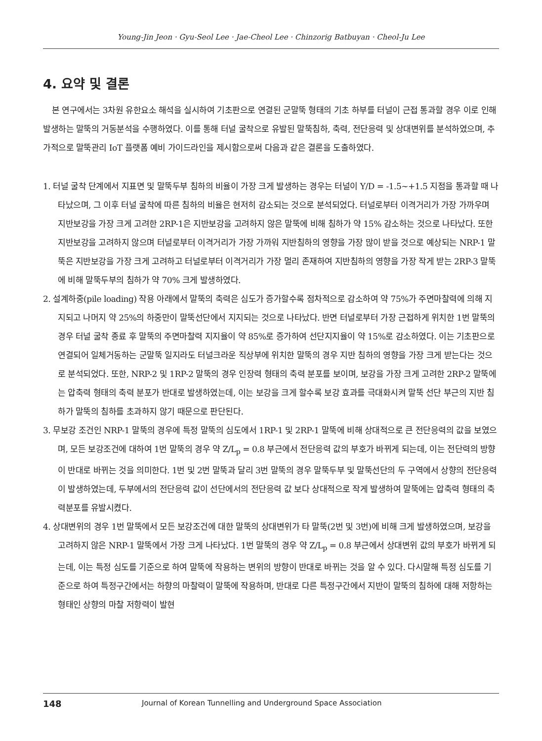Young-Jin Jeon · Gyu-Seol Lee · Jae-Cheol Lee · Chinzorig Batbuyan · Cheol-Ju Lee
4. 요약 및 결론
본 연구에서는 3차원 유한요소 해석을 실시하여 기초판으로 연결된 군말뚝 형태의 기초 하부를 터널이 근접 통과할 경우 이로 인해 발생하는 말뚝의 거동분석을 수행하였다. 이를 통해 터널 굴착으로 유발된 말뚝침하, 축력, 전단응력 및 상대변위를 분석하였으며, 추가적으로 말뚝관리 IoT 플랫폼 예비 가이드라인을 제시함으로써 다음과 같은 결론을 도출하였다.
1. 터널 굴착 단계에서 지표면 및 말뚝두부 침하의 비율이 가장 크게 발생하는 경우는 터널이 Y/D = -1.5~+1.5 지점을 통과할 때 나타났으며, 그 이후 터널 굴착에 따른 침하의 비율은 현저히 감소되는 것으로 분석되었다. 터널로부터 이격거리가 가장 가까우며 지반보강을 가장 크게 고려한 2RP-1은 지반보강을 고려하지 않은 말뚝에 비해 침하가 약 15% 감소하는 것으로 나타났다. 또한 지반보강을 고려하지 않으며 터널로부터 이격거리가 가장 가까워 지반침하의 영향을 가장 많이 받을 것으로 예상되는 NRP-1 말뚝은 지반보강을 가장 크게 고려하고 터널로부터 이격거리가 가장 멀리 존재하여 지반침하의 영향을 가장 작게 받는 2RP-3 말뚝에 비해 말뚝두부의 침하가 약 70% 크게 발생하였다.
2. 설계하중(pile loading) 작용 아래에서 말뚝의 축력은 심도가 증가할수록 점차적으로 감소하여 약 75%가 주면마찰력에 의해 지지되고 나머지 약 25%의 하중만이 말뚝선단에서 지지되는 것으로 나타났다. 반면 터널로부터 가장 근접하게 위치한 1번 말뚝의 경우 터널 굴착 종료 후 말뚝의 주면마찰력 지지율이 약 85%로 증가하여 선단지지율이 약 15%로 감소하였다. 이는 기초판으로 연결되어 일체거동하는 군말뚝 일지라도 터널크라운 직상부에 위치한 말뚝의 경우 지반 침하의 영향을 가장 크게 받는다는 것으로 분석되었다. 또한, NRP-2 및 1RP-2 말뚝의 경우 인장력 형태의 축력 분포를 보이며, 보강을 가장 크게 고려한 2RP-2 말뚝에는 압축력 형태의 축력 분포가 반대로 발생하였는데, 이는 보강을 크게 할수록 보강 효과를 극대화시켜 말뚝 선단 부근의 지반 침하가 말뚝의 침하를 초과하지 않기 때문으로 판단된다.
3. 무보강 조건인 NRP-1 말뚝의 경우에 특정 말뚝의 심도에서 1RP-1 및 2RP-1 말뚝에 비해 상대적으로 큰 전단응력의 값을 보였으며, 모든 보강조건에 대하여 1번 말뚝의 경우 약 Z/L<sub>p</sub> = 0.8 부근에서 전단응력 값의 부호가 바뀌게 되는데, 이는 전단력의 방향이 반대로 바뀌는 것을 의미한다. 1번 및 2번 말뚝과 달리 3번 말뚝의 경우 말뚝두부 및 말뚝선단의 두 구역에서 상향의 전단응력이 발생하였는데, 두부에서의 전단응력 값이 선단에서의 전단응력 값 보다 상대적으로 작게 발생하여 말뚝에는 압축력 형태의 축력분포를 유발시켰다.
4. 상대변위의 경우 1번 말뚝에서 모든 보강조건에 대한 말뚝의 상대변위가 타 말뚝(2번 및 3번)에 비해 크게 발생하였으며, 보강을 고려하지 않은 NRP-1 말뚝에서 가장 크게 나타났다. 1번 말뚝의 경우 약 Z/L<sub>p</sub> = 0.8 부근에서 상대변위 값의 부호가 바뀌게 되는데, 이는 특정 심도를 기준으로 하여 말뚝에 작용하는 변위의 방향이 반대로 바뀌는 것을 알 수 있다. 다시말해 특정 심도를 기준으로 하여 특정구간에서는 하향의 마찰력이 말뚝에 작용하며, 반대로 다른 특정구간에서 지반이 말뚝의 침하에 대해 저항하는 형태인 상향의 마찰 저항력이 발현
148 Journal of Korean Tunnelling and Underground Space Association